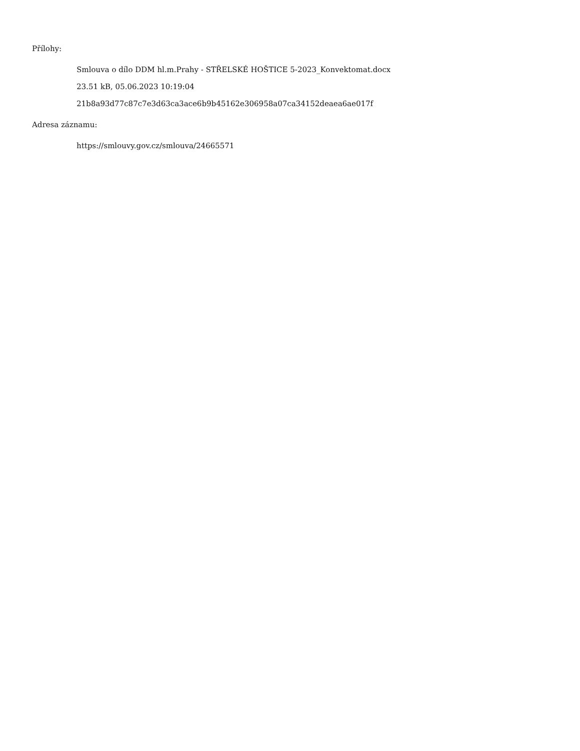Přílohy:
Smlouva o dílo DDM hl.m.Prahy - STŘELSKÉ HOŠTICE 5-2023_Konvektomat.docx
23.51 kB, 05.06.2023 10:19:04
21b8a93d77c87c7e3d63ca3ace6b9b45162e306958a07ca34152deaea6ae017f
Adresa záznamu:
https://smlouvy.gov.cz/smlouva/24665571